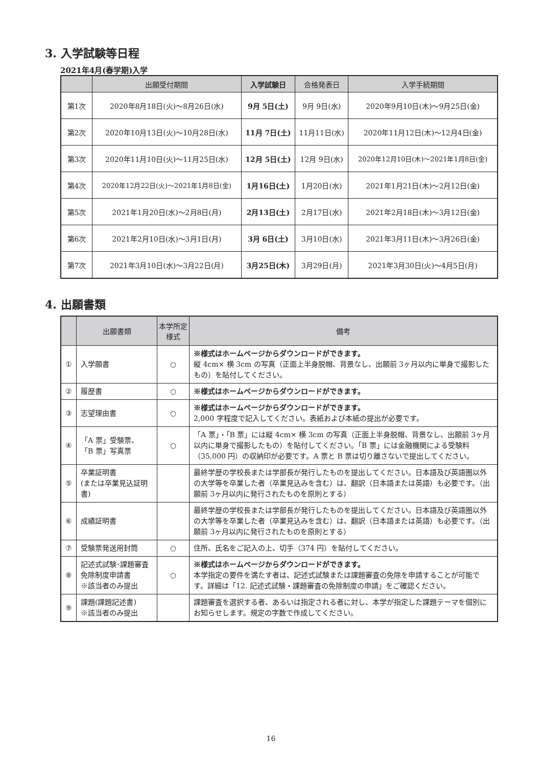3. 入学試験等日程
2021年4月(春学期)入学
| | 出願受付期間 | 入学試験日 | 合格発表日 | 入学手続期間 |
| --- | --- | --- | --- | --- |
| 第1次 | 2020年8月18日(火)～8月26日(水) | 9月 5日(土) | 9月 9日(水) | 2020年9月10日(木)～9月25日(金) |
| 第2次 | 2020年10月13日(火)～10月28日(水) | 11月 7日(土) | 11月11日(水) | 2020年11月12日(木)～12月4日(金) |
| 第3次 | 2020年11月10日(火)～11月25日(水) | 12月 5日(土) | 12月 9日(水) | 2020年12月10日(木)～2021年1月8日(金) |
| 第4次 | 2020年12月22日(火)～2021年1月8日(金) | 1月16日(土) | 1月20日(水) | 2021年1月21日(木)～2月12日(金) |
| 第5次 | 2021年1月20日(水)～2月8日(月) | 2月13日(土) | 2月17日(水) | 2021年2月18日(木)～3月12日(金) |
| 第6次 | 2021年2月10日(水)～3月1日(月) | 3月 6日(土) | 3月10日(水) | 2021年3月11日(木)～3月26日(金) |
| 第7次 | 2021年3月10日(水)～3月22日(月) | 3月25日(木) | 3月29日(月) | 2021年3月30日(火)～4月5日(月) |
4. 出願書類
| | 出願書類 | 本学所定 様式 | 備考 |
| --- | --- | --- | --- |
| ① | 入学願書 | ○ | ※様式はホームページからダウンロードができます。 縦 4cm× 横 3cm の写真（正面上半身脱帽、背景なし、出願前 3ヶ月以内に単身で撮影したもの）を貼付してください。 |
| ② | 履歴書 | ○ | ※様式はホームページからダウンロードができます。 |
| ③ | 志望理由書 | ○ | ※様式はホームページからダウンロードができます。 2,000 字程度で記入してください。表紙および本紙の提出が必要です。 |
| ④ | 「A 票」受験票、 「B 票」写真票 | ○ | 「A 票」・「B 票」には縦 4cm× 横 3cm の写真（正面上半身脱帽、背景なし、出願前 3ヶ月以内に単身で撮影したもの）を貼付してください。「B 票」には金融機関による受験料（35,000 円）の収納印が必要です。A 票と B 票は切り離さないで提出してください。 |
| ⑤ | 卒業証明書 (または卒業見込証明書) | | 最終学歴の学校長または学部長が発行したものを提出してください。日本語及び英語圏以外の大学等を卒業した者（卒業見込みを含む）は、翻訳（日本語または英語）も必要です。（出願前 3ヶ月以内に発行されたものを原則とする） |
| ⑥ | 成績証明書 | | 最終学歴の学校長または学部長が発行したものを提出してください。日本語及び英語圏以外の大学等を卒業した者（卒業見込みを含む）は、翻訳（日本語または英語）も必要です。（出願前 3ヶ月以内に発行されたものを原則とする） |
| ⑦ | 受験票発送用封筒 | ○ | 住所、氏名をご記入の上、切手（374 円）を貼付してください。 |
| ⑧ | 記述式試験･課題審査免除制度申請書 ※該当者のみ提出 | ○ | ※様式はホームページからダウンロードができます。 本学指定の要件を満たす者は、記述式試験または課題審査の免除を申請することが可能です。詳細は「12. 記述式試験・課題審査の免除制度の申請」をご確認ください。 |
| ⑨ | 課題(課題記述書) ※該当者のみ提出 | | 課題審査を選択する者、あるいは指定される者に対し、本学が指定した課題テーマを個別にお知らせします。規定の字数で作成してください。 |
16